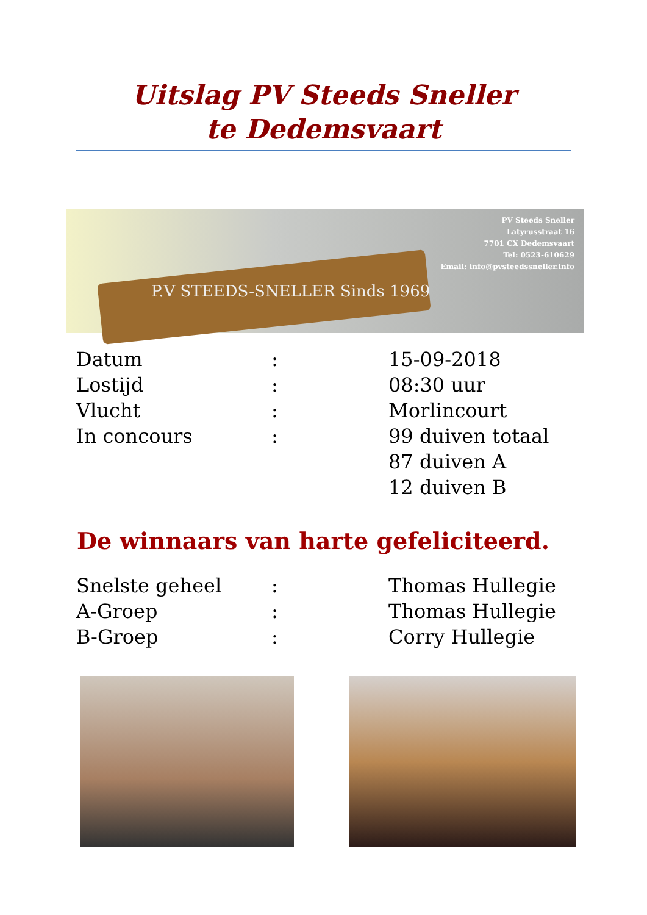Uitslag PV Steeds Sneller
te Dedemsvaart
P.V STEEDS-SNELLER Sinds 1969
PV Steeds Sneller
Latyrusstraat 16
7701 CX Dedemsvaart
Tel: 0523-610629
Email: info@pvsteedssneller.info
| Datum | : | 15-09-2018 |
| Lostijd | : | 08:30 uur |
| Vlucht | : | Morlincourt |
| In concours | : | 99 duiven totaal 87 duiven A 12 duiven B |
De winnaars van harte gefeliciteerd.
| Snelste geheel | : | Thomas Hullegie |
| A-Groep | : | Thomas Hullegie |
| B-Groep | : | Corry Hullegie |